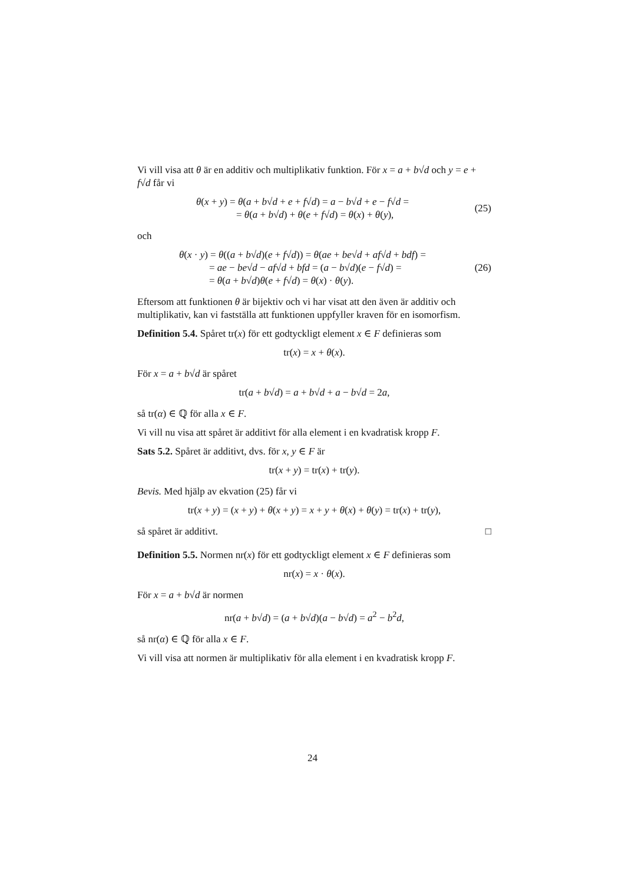Vi vill visa att θ är en additiv och multiplikativ funktion. För x = a + b√d och y = e + f√d får vi
θ(x + y) = θ(a + b√d + e + f√d) = a − b√d + e − f√d =
= θ(a + b√d) + θ(e + f√d) = θ(x) + θ(y),
(25)
och
θ(x · y) = θ((a + b√d)(e + f√d)) = θ(ae + be√d + af√d + bdf) =
= ae − be√d − af√d + bfd = (a − b√d)(e − f√d) =
= θ(a + b√d)θ(e + f√d) = θ(x) · θ(y).
(26)
Eftersom att funktionen θ är bijektiv och vi har visat att den även är additiv och multiplikativ, kan vi fastställa att funktionen uppfyller kraven för en isomorfism.
Definition 5.4. Spåret tr(x) för ett godtyckligt element x ∈ F definieras som
tr(x) = x + θ(x).
För x = a + b√d är spåret
tr(a + b√d) = a + b√d + a − b√d = 2a,
så tr(α) ∈ ℚ för alla x ∈ F.
Vi vill nu visa att spåret är additivt för alla element i en kvadratisk kropp F.
Sats 5.2. Spåret är additivt, dvs. för x, y ∈ F är
tr(x + y) = tr(x) + tr(y).
Bevis. Med hjälp av ekvation (25) får vi
tr(x + y) = (x + y) + θ(x + y) = x + y + θ(x) + θ(y) = tr(x) + tr(y),
så spåret är additivt. □
Definition 5.5. Normen nr(x) för ett godtyckligt element x ∈ F definieras som
nr(x) = x · θ(x).
För x = a + b√d är normen
nr(a + b√d) = (a + b√d)(a − b√d) = a<sup>2</sup> − b<sup>2</sup>d,
så nr(α) ∈ ℚ för alla x ∈ F.
Vi vill visa att normen är multiplikativ för alla element i en kvadratisk kropp F.
24